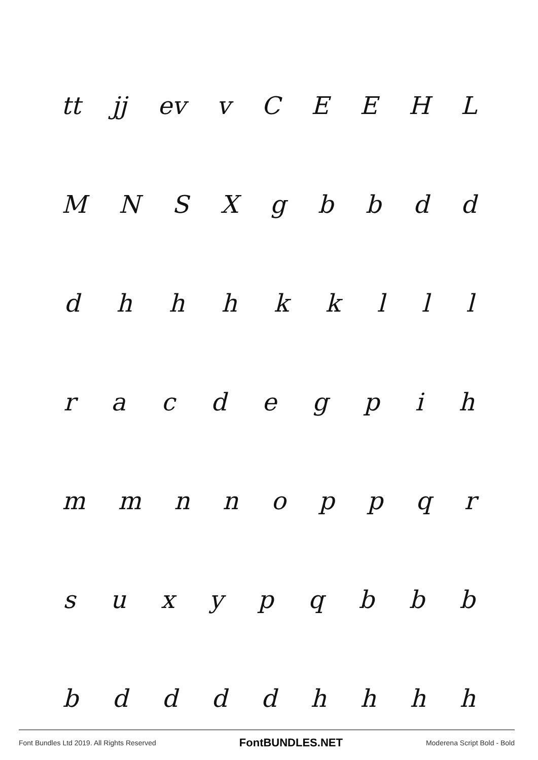tt jj ev vCEEHL
MNSXgbbdd
dhhhkklll
racdegpih
mmnnoppqr
suxypqbbb
bddddhhhh
Font Bundles Ltd 2019. All Rights Reserved FontBUNDLES.NET Moderena Script Bold - Bold